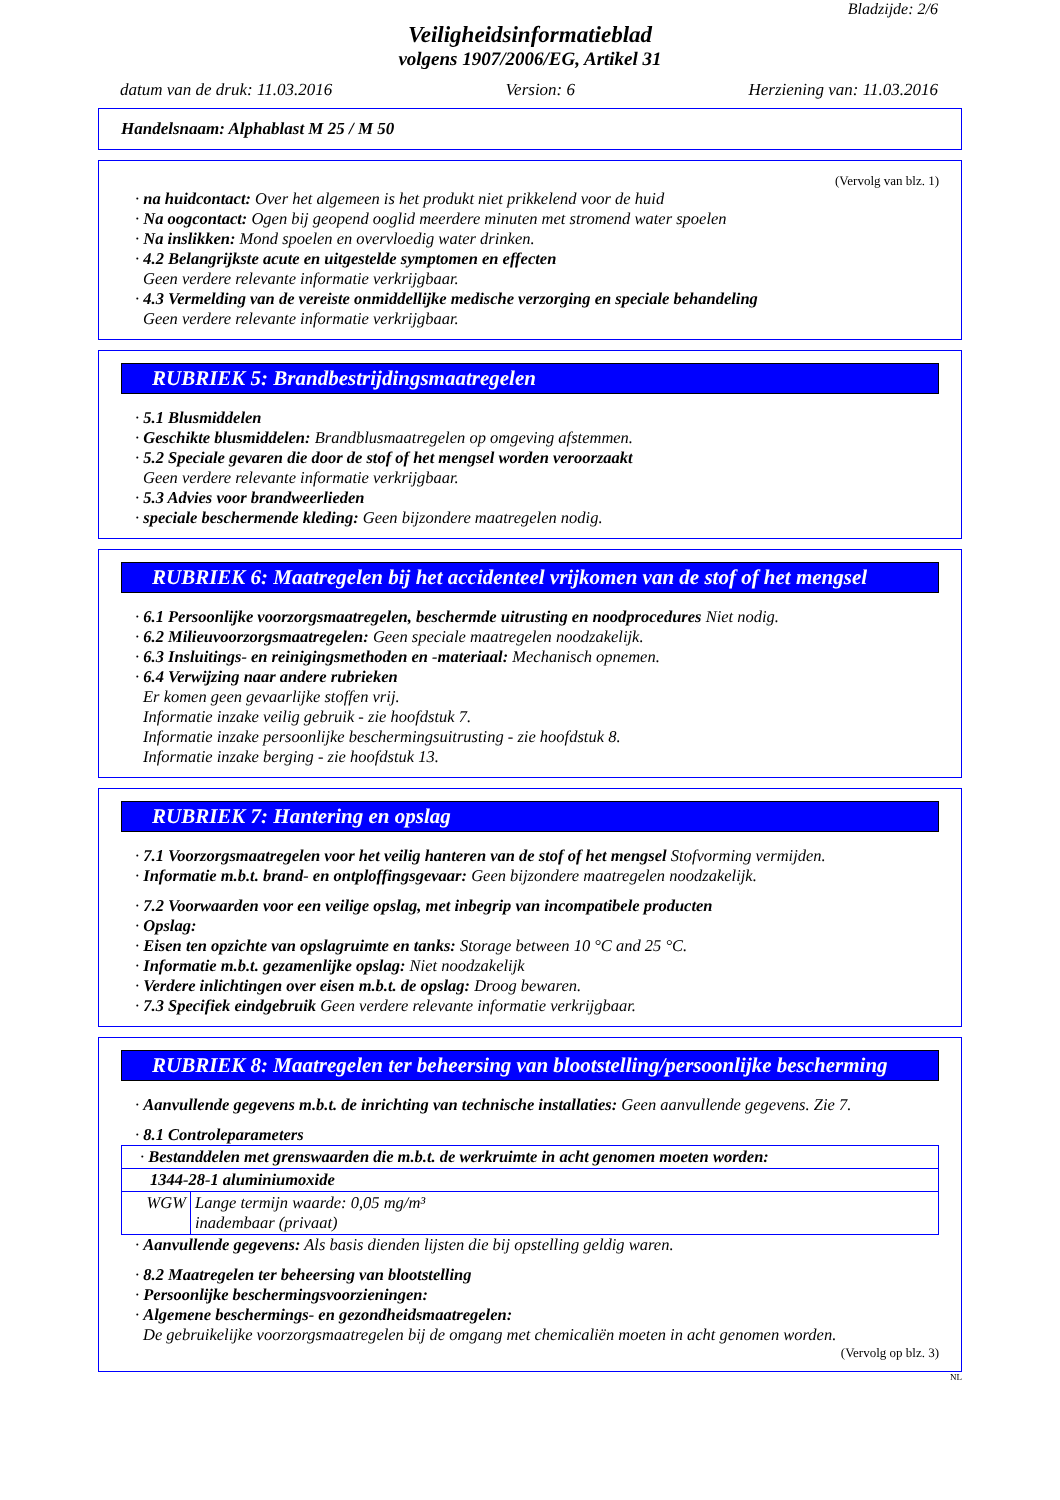Bladzijde: 2/6
Veiligheidsinformatieblad
volgens 1907/2006/EG, Artikel 31
datum van de druk: 11.03.2016 Version: 6 Herziening van: 11.03.2016
Handelsnaam: Alphablast M 25 / M 50
(Vervolg van blz. 1)
· na huidcontact: Over het algemeen is het produkt niet prikkelend voor de huid
· Na oogcontact: Ogen bij geopend ooglid meerdere minuten met stromend water spoelen
· Na inslikken: Mond spoelen en overvloedig water drinken.
· 4.2 Belangrijkste acute en uitgestelde symptomen en effecten
Geen verdere relevante informatie verkrijgbaar.
· 4.3 Vermelding van de vereiste onmiddellijke medische verzorging en speciale behandeling
Geen verdere relevante informatie verkrijgbaar.
RUBRIEK 5: Brandbestrijdingsmaatregelen
· 5.1 Blusmiddelen
· Geschikte blusmiddelen: Brandblusmaatregelen op omgeving afstemmen.
· 5.2 Speciale gevaren die door de stof of het mengsel worden veroorzaakt
Geen verdere relevante informatie verkrijgbaar.
· 5.3 Advies voor brandweerlieden
· speciale beschermende kleding: Geen bijzondere maatregelen nodig.
RUBRIEK 6: Maatregelen bij het accidenteel vrijkomen van de stof of het mengsel
· 6.1 Persoonlijke voorzorgsmaatregelen, beschermde uitrusting en noodprocedures Niet nodig.
· 6.2 Milieuvoorzorgsmaatregelen: Geen speciale maatregelen noodzakelijk.
· 6.3 Insluitings- en reinigingsmethoden en -materiaal: Mechanisch opnemen.
· 6.4 Verwijzing naar andere rubrieken
Er komen geen gevaarlijke stoffen vrij.
Informatie inzake veilig gebruik - zie hoofdstuk 7.
Informatie inzake persoonlijke beschermingsuitrusting - zie hoofdstuk 8.
Informatie inzake berging - zie hoofdstuk 13.
RUBRIEK 7: Hantering en opslag
· 7.1 Voorzorgsmaatregelen voor het veilig hanteren van de stof of het mengsel Stofvorming vermijden.
· Informatie m.b.t. brand- en ontploffingsgevaar: Geen bijzondere maatregelen noodzakelijk.
· 7.2 Voorwaarden voor een veilige opslag, met inbegrip van incompatibele producten
· Opslag:
· Eisen ten opzichte van opslagruimte en tanks: Storage between 10 °C and 25 °C.
· Informatie m.b.t. gezamenlijke opslag: Niet noodzakelijk
· Verdere inlichtingen over eisen m.b.t. de opslag: Droog bewaren.
· 7.3 Specifiek eindgebruik Geen verdere relevante informatie verkrijgbaar.
RUBRIEK 8: Maatregelen ter beheersing van blootstelling/persoonlijke bescherming
· Aanvullende gegevens m.b.t. de inrichting van technische installaties: Geen aanvullende gegevens. Zie 7.
· 8.1 Controleparameters
| · Bestanddelen met grenswaarden die m.b.t. de werkruimte in acht genomen moeten worden: | |
| 1344-28-1 aluminiumoxide | |
| WGW | Lange termijn waarde: 0,05 mg/m³ inadembaar (privaat) |
· Aanvullende gegevens: Als basis dienden lijsten die bij opstelling geldig waren.
· 8.2 Maatregelen ter beheersing van blootstelling
· Persoonlijke beschermingsvoorzieningen:
· Algemene beschermings- en gezondheidsmaatregelen:
De gebruikelijke voorzorgsmaatregelen bij de omgang met chemicaliën moeten in acht genomen worden.
(Vervolg op blz. 3)
NL